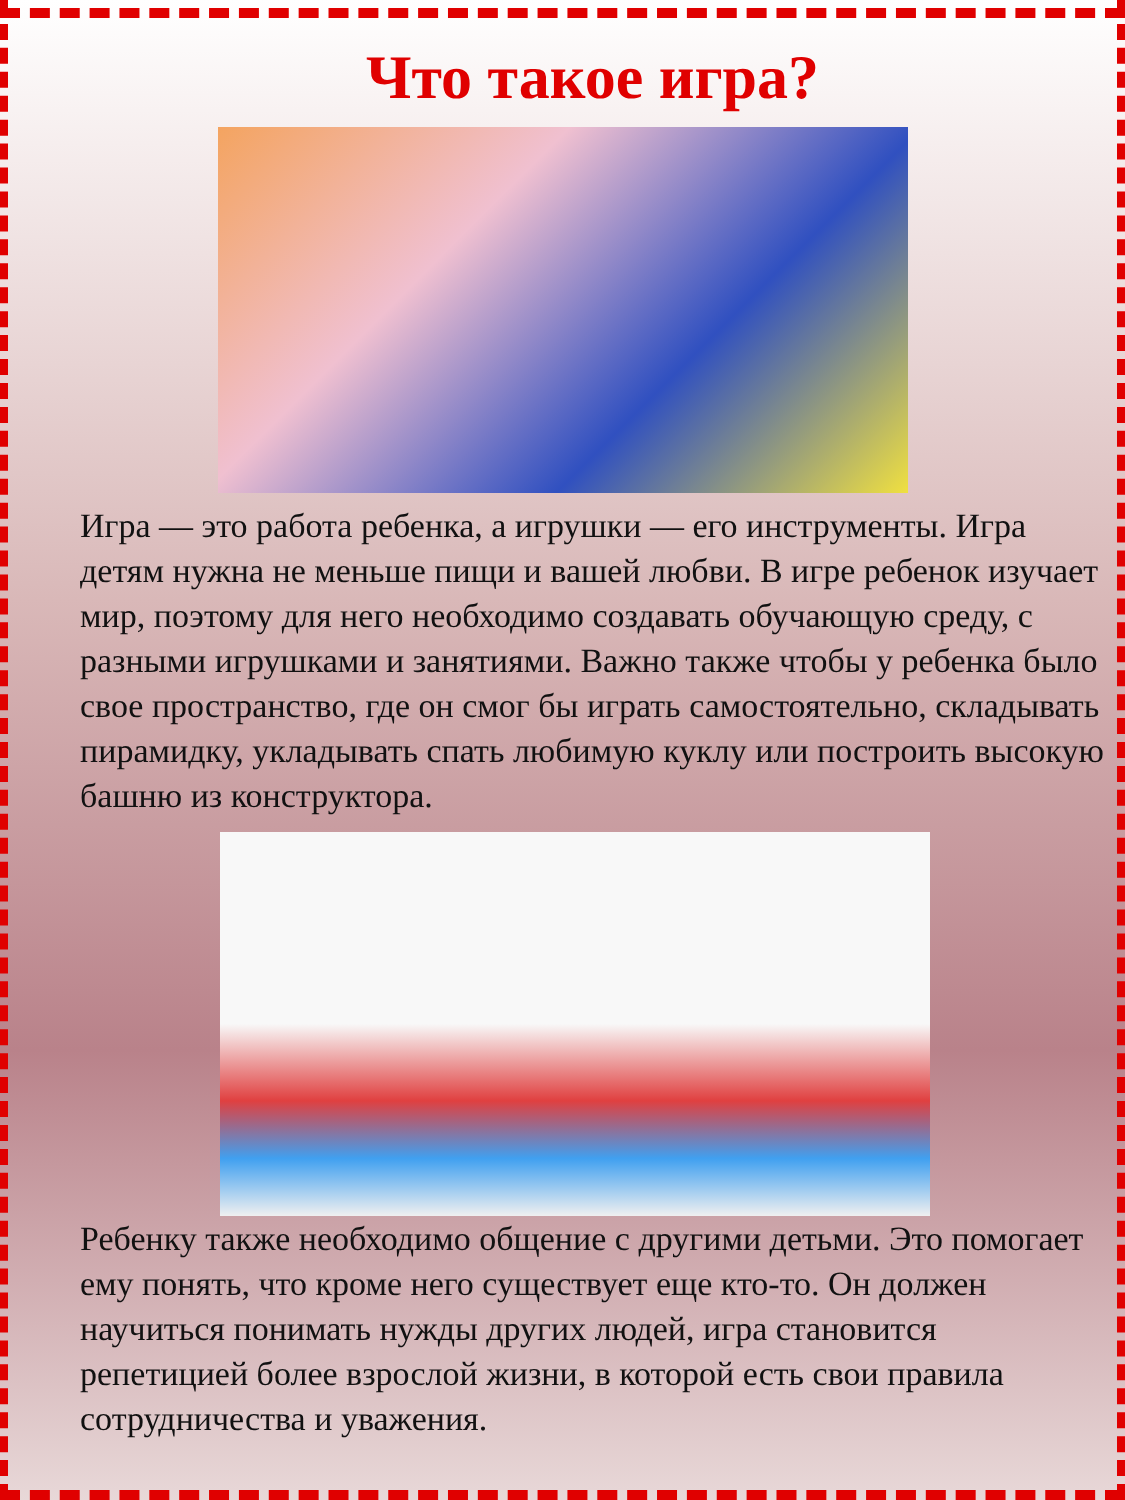Что такое игра?
Игра — это работа ребенка, а игрушки — его инструменты. Игра детям нужна не меньше пищи и вашей любви. В игре ребенок изучает мир, поэтому для него необходимо создавать обучающую среду, с разными игрушками и занятиями. Важно также чтобы у ребенка было свое пространство, где он смог бы играть самостоятельно, складывать пирамидку, укладывать спать любимую куклу или построить высокую башню из конструктора.
Ребенку также необходимо общение с другими детьми. Это помогает ему понять, что кроме него существует еще кто-то. Он должен научиться понимать нужды других людей, игра становится репетицией более взрослой жизни, в которой есть свои правила сотрудничества и уважения.